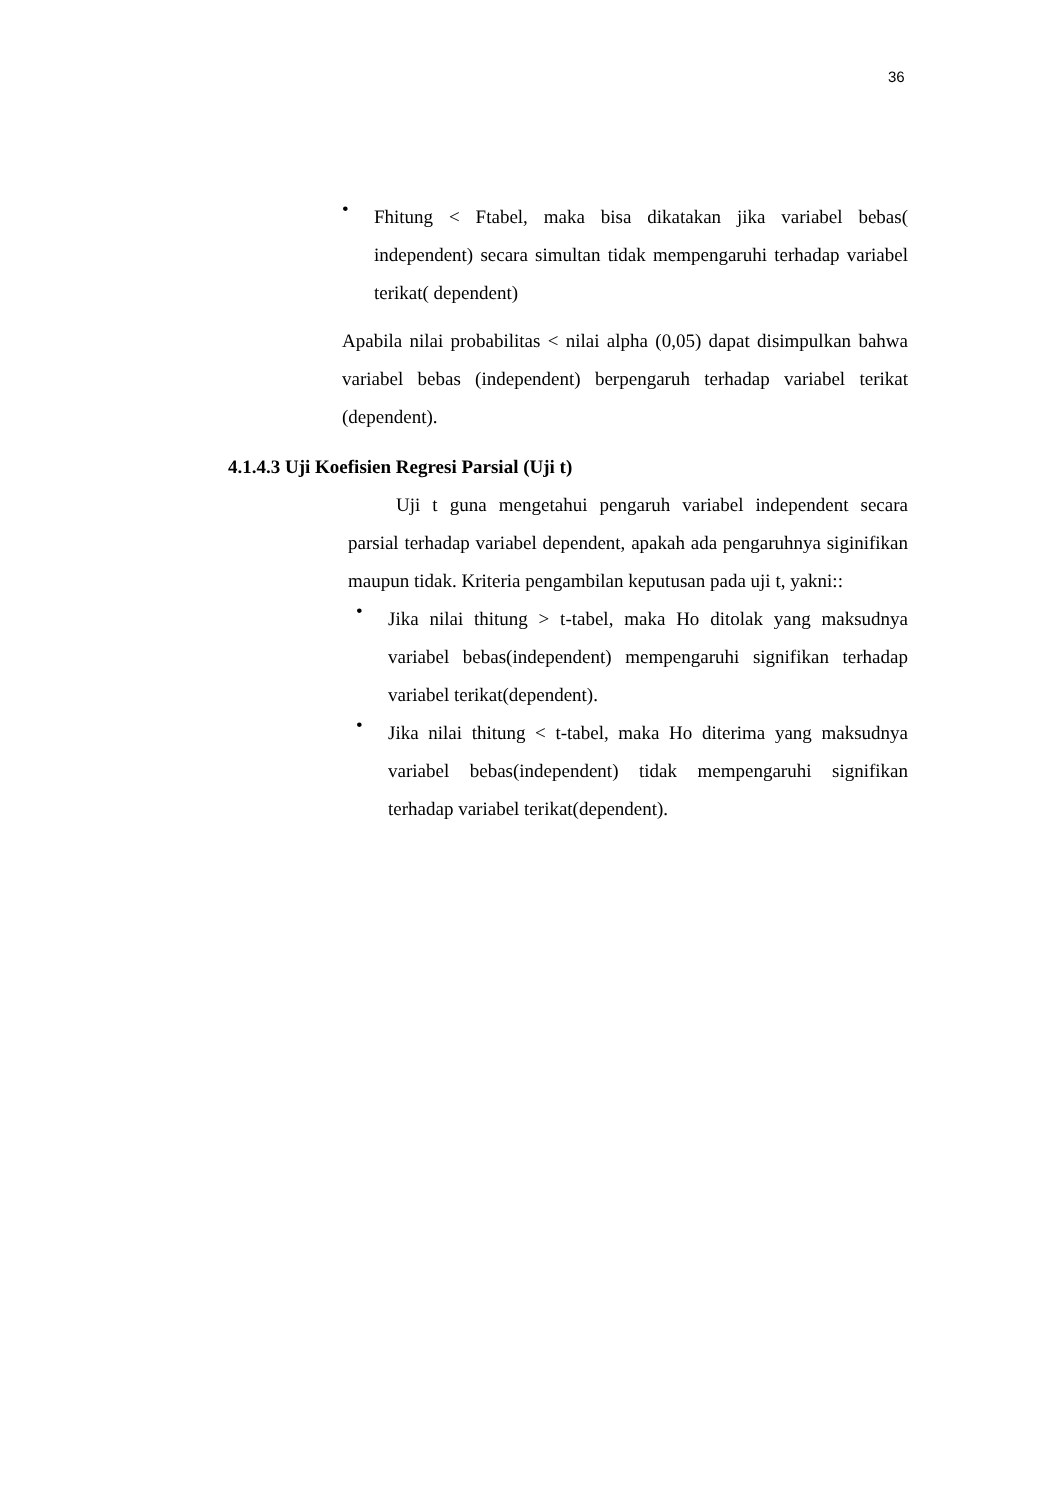36
•
Fhitung < Ftabel, maka bisa dikatakan jika variabel bebas( independent) secara simultan tidak mempengaruhi terhadap variabel terikat( dependent)
Apabila nilai probabilitas < nilai alpha (0,05) dapat disimpulkan bahwa variabel bebas (independent) berpengaruh terhadap variabel terikat (dependent).
4.1.4.3 Uji Koefisien Regresi Parsial (Uji t)
Uji t guna mengetahui pengaruh variabel independent secara parsial terhadap variabel dependent, apakah ada pengaruhnya siginifikan maupun tidak. Kriteria pengambilan keputusan pada uji t, yakni::
•
Jika nilai thitung > t-tabel, maka Ho ditolak yang maksudnya variabel bebas(independent) mempengaruhi signifikan terhadap variabel terikat(dependent).
•
Jika nilai thitung < t-tabel, maka Ho diterima yang maksudnya variabel bebas(independent) tidak mempengaruhi signifikan terhadap variabel terikat(dependent).